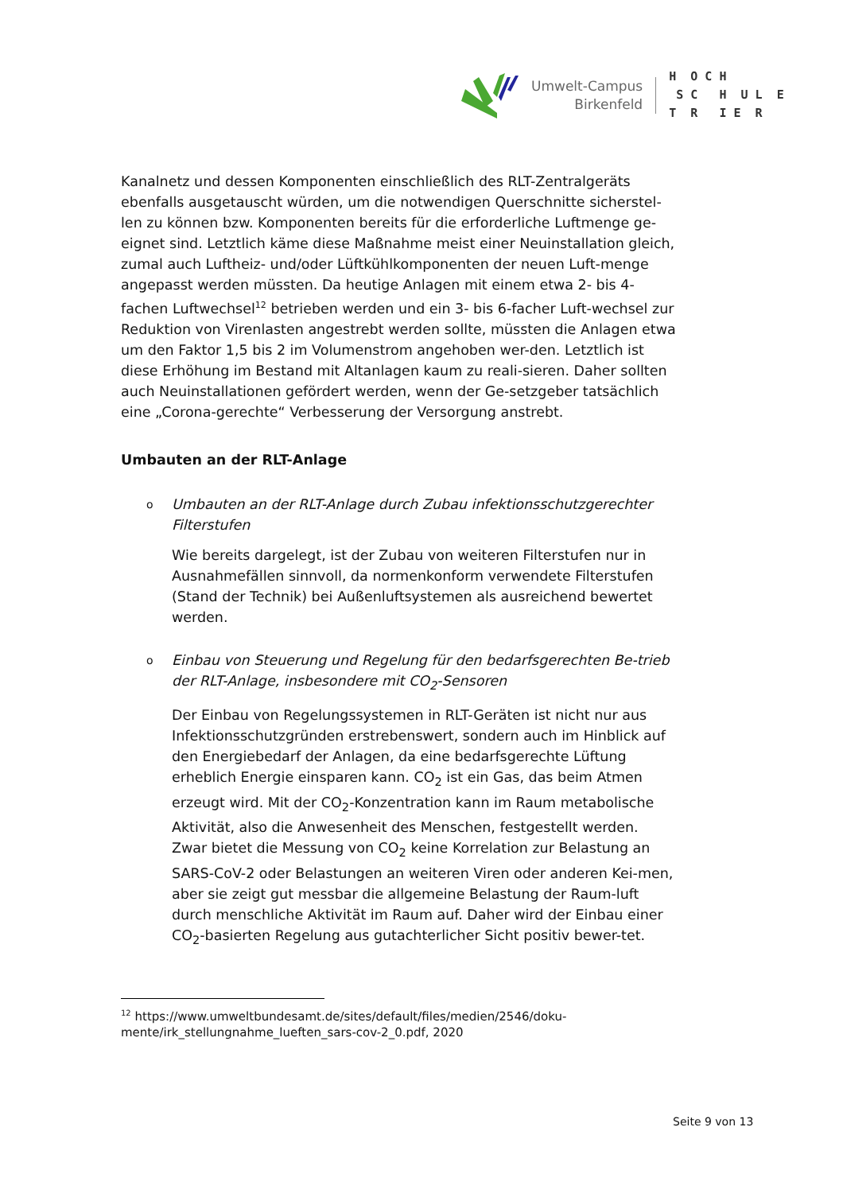Umwelt-Campus
Birkenfeld
H O C H S C H U L E T R I E R
Kanalnetz und dessen Komponenten einschließlich des RLT-Zentralgeräts ebenfalls ausgetauscht würden, um die notwendigen Querschnitte sicherstel-len zu können bzw. Komponenten bereits für die erforderliche Luftmenge ge-eignet sind. Letztlich käme diese Maßnahme meist einer Neuinstallation gleich, zumal auch Luftheiz- und/oder Lüftkühlkomponenten der neuen Luft-menge angepasst werden müssten. Da heutige Anlagen mit einem etwa 2- bis 4-fachen Luftwechsel<sup>12</sup> betrieben werden und ein 3- bis 6-facher Luft-wechsel zur Reduktion von Virenlasten angestrebt werden sollte, müssten die Anlagen etwa um den Faktor 1,5 bis 2 im Volumenstrom angehoben wer-den. Letztlich ist diese Erhöhung im Bestand mit Altanlagen kaum zu reali-sieren. Daher sollten auch Neuinstallationen gefördert werden, wenn der Ge-setzgeber tatsächlich eine „Corona-gerechte“ Verbesserung der Versorgung anstrebt.
Umbauten an der RLT-Anlage
o
Umbauten an der RLT-Anlage durch Zubau infektionsschutzgerechter Filterstufen
Wie bereits dargelegt, ist der Zubau von weiteren Filterstufen nur in Ausnahmefällen sinnvoll, da normenkonform verwendete Filterstufen (Stand der Technik) bei Außenluftsystemen als ausreichend bewertet werden.
o
Einbau von Steuerung und Regelung für den bedarfsgerechten Be-trieb der RLT-Anlage, insbesondere mit CO<sub>2</sub>-Sensoren
Der Einbau von Regelungssystemen in RLT-Geräten ist nicht nur aus Infektionsschutzgründen erstrebenswert, sondern auch im Hinblick auf den Energiebedarf der Anlagen, da eine bedarfsgerechte Lüftung erheblich Energie einsparen kann. CO<sub>2</sub> ist ein Gas, das beim Atmen erzeugt wird. Mit der CO<sub>2</sub>-Konzentration kann im Raum metabolische Aktivität, also die Anwesenheit des Menschen, festgestellt werden. Zwar bietet die Messung von CO<sub>2</sub> keine Korrelation zur Belastung an SARS-CoV-2 oder Belastungen an weiteren Viren oder anderen Kei-men, aber sie zeigt gut messbar die allgemeine Belastung der Raum-luft durch menschliche Aktivität im Raum auf. Daher wird der Einbau einer CO<sub>2</sub>-basierten Regelung aus gutachterlicher Sicht positiv bewer-tet.
<sup>12</sup> https://www.umweltbundesamt.de/sites/default/files/medien/2546/doku-mente/irk_stellungnahme_lueften_sars-cov-2_0.pdf, 2020
Seite 9 von 13